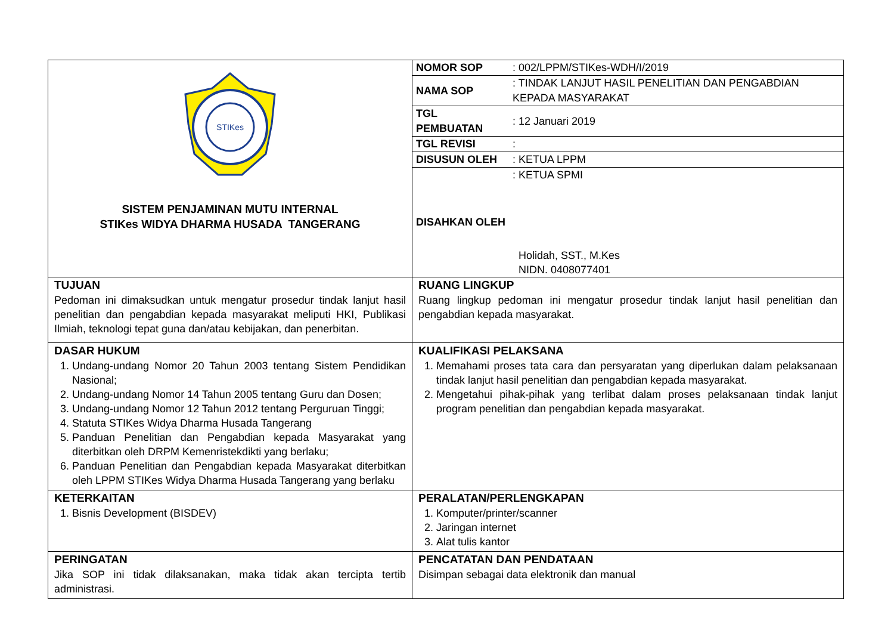| STIKes SISTEM PENJAMINAN MUTU INTERNAL STIKes WIDYA DHARMA HUSADA TANGERANG | / NOMOR SOP / : 002/LPPM/STIKes-WDH/I/2019 / / NAMA SOP / : TINDAK LANJUT HASIL PENELITIAN DAN PENGABDIAN KEPADA MASYARAKAT / / TGL PEMBUATAN / : 12 Januari 2019 / / TGL REVISI / : / / DISUSUN OLEH / : KETUA LPPM / / DISAHKAN OLEH / : KETUA SPMI Holidah, SST., M.Kes NIDN. 0408077401 / |
| TUJUAN Pedoman ini dimaksudkan untuk mengatur prosedur tindak lanjut hasil penelitian dan pengabdian kepada masyarakat meliputi HKI, Publikasi Ilmiah, teknologi tepat guna dan/atau kebijakan, dan penerbitan. | RUANG LINGKUP Ruang lingkup pedoman ini mengatur prosedur tindak lanjut hasil penelitian dan pengabdian kepada masyarakat. |
| DASAR HUKUM 1. Undang-undang Nomor 20 Tahun 2003 tentang Sistem Pendidikan Nasional; 2. Undang-undang Nomor 14 Tahun 2005 tentang Guru dan Dosen; 3. Undang-undang Nomor 12 Tahun 2012 tentang Perguruan Tinggi; 4. Statuta STIKes Widya Dharma Husada Tangerang 5. Panduan Penelitian dan Pengabdian kepada Masyarakat yang diterbitkan oleh DRPM Kemenristekdikti yang berlaku; 6. Panduan Penelitian dan Pengabdian kepada Masyarakat diterbitkan oleh LPPM STIKes Widya Dharma Husada Tangerang yang berlaku | KUALIFIKASI PELAKSANA 1. Memahami proses tata cara dan persyaratan yang diperlukan dalam pelaksanaan tindak lanjut hasil penelitian dan pengabdian kepada masyarakat. 2. Mengetahui pihak-pihak yang terlibat dalam proses pelaksanaan tindak lanjut program penelitian dan pengabdian kepada masyarakat. |
| KETERKAITAN 1. Bisnis Development (BISDEV) | PERALATAN/PERLENGKAPAN 1. Komputer/printer/scanner 2. Jaringan internet 3. Alat tulis kantor |
| PERINGATAN Jika SOP ini tidak dilaksanakan, maka tidak akan tercipta tertib administrasi. | PENCATATAN DAN PENDATAAN Disimpan sebagai data elektronik dan manual |